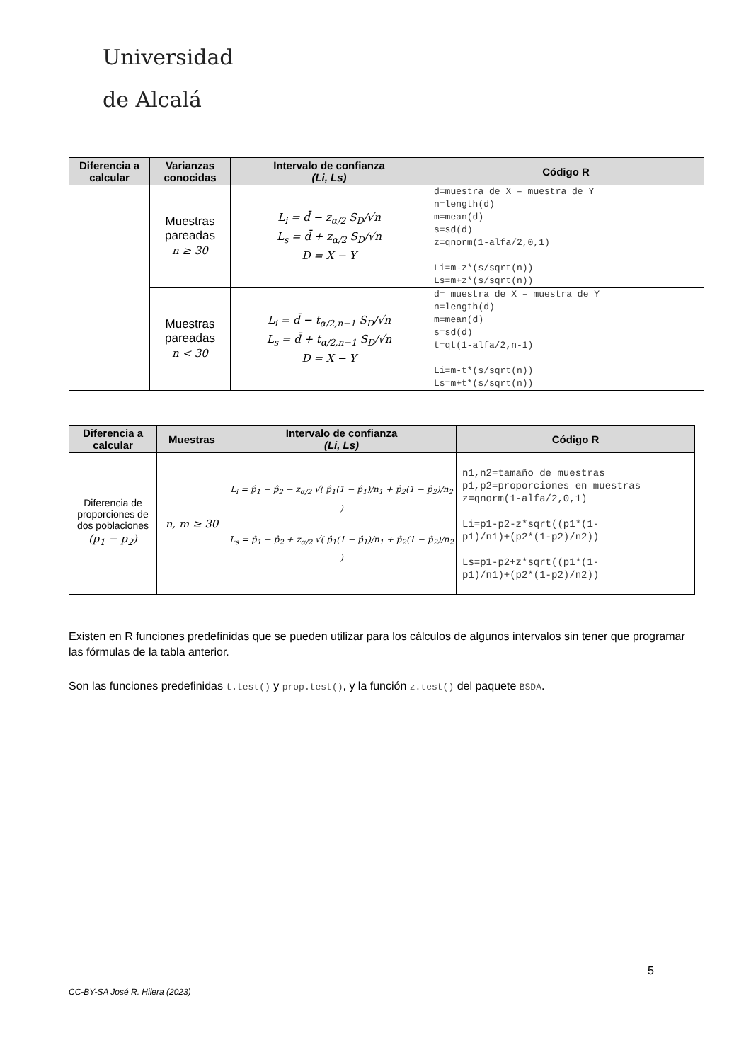Universidad
de Alcalá
| Diferencia a calcular | Varianzas conocidas | Intervalo de confianza (Li, Ls) | Código R |
| --- | --- | --- | --- |
| | Muestras pareadas n ≥ 30 | L<sub>i</sub> = d̄ − z<sub>α/2</sub> S<sub>D</sub>/√n L<sub>s</sub> = d̄ + z<sub>α/2</sub> S<sub>D</sub>/√n D = X − Y | d=muestra de X – muestra de Y n=length(d) m=mean(d) s=sd(d) z=qnorm(1-alfa/2,0,1) Li=m-z*(s/sqrt(n)) Ls=m+z*(s/sqrt(n)) |
| | Muestras pareadas n < 30 | L<sub>i</sub> = d̄ − t<sub>α/2,n−1</sub> S<sub>D</sub>/√n L<sub>s</sub> = d̄ + t<sub>α/2,n−1</sub> S<sub>D</sub>/√n D = X − Y | d= muestra de X – muestra de Y n=length(d) m=mean(d) s=sd(d) t=qt(1-alfa/2,n-1) Li=m-t*(s/sqrt(n)) Ls=m+t*(s/sqrt(n)) |
| Diferencia a calcular | Muestras | Intervalo de confianza (Li, Ls) | Código R |
| --- | --- | --- | --- |
| Diferencia de proporciones de dos poblaciones (p<sub>1</sub> − p<sub>2</sub>) | n, m ≥ 30 | L<sub>i</sub> = p̂<sub>1</sub> − p̂<sub>2</sub> − z<sub>α/2</sub> √( p̂<sub>1</sub>(1 − p̂<sub>1</sub>)/n<sub>1</sub> + p̂<sub>2</sub>(1 − p̂<sub>2</sub>)/n<sub>2</sub> ) L<sub>s</sub> = p̂<sub>1</sub> − p̂<sub>2</sub> + z<sub>α/2</sub> √( p̂<sub>1</sub>(1 − p̂<sub>1</sub>)/n<sub>1</sub> + p̂<sub>2</sub>(1 − p̂<sub>2</sub>)/n<sub>2</sub> ) | n1,n2=tamaño de muestras p1,p2=proporciones en muestras z=qnorm(1-alfa/2,0,1) Li=p1-p2-z*sqrt((p1*(1- p1)/n1)+(p2*(1-p2)/n2)) Ls=p1-p2+z*sqrt((p1*(1- p1)/n1)+(p2*(1-p2)/n2)) |
Existen en R funciones predefinidas que se pueden utilizar para los cálculos de algunos intervalos sin tener que programar las fórmulas de la tabla anterior.
Son las funciones predefinidas t.test() y prop.test(), y la función z.test() del paquete BSDA.
5
CC-BY-SA José R. Hilera (2023)